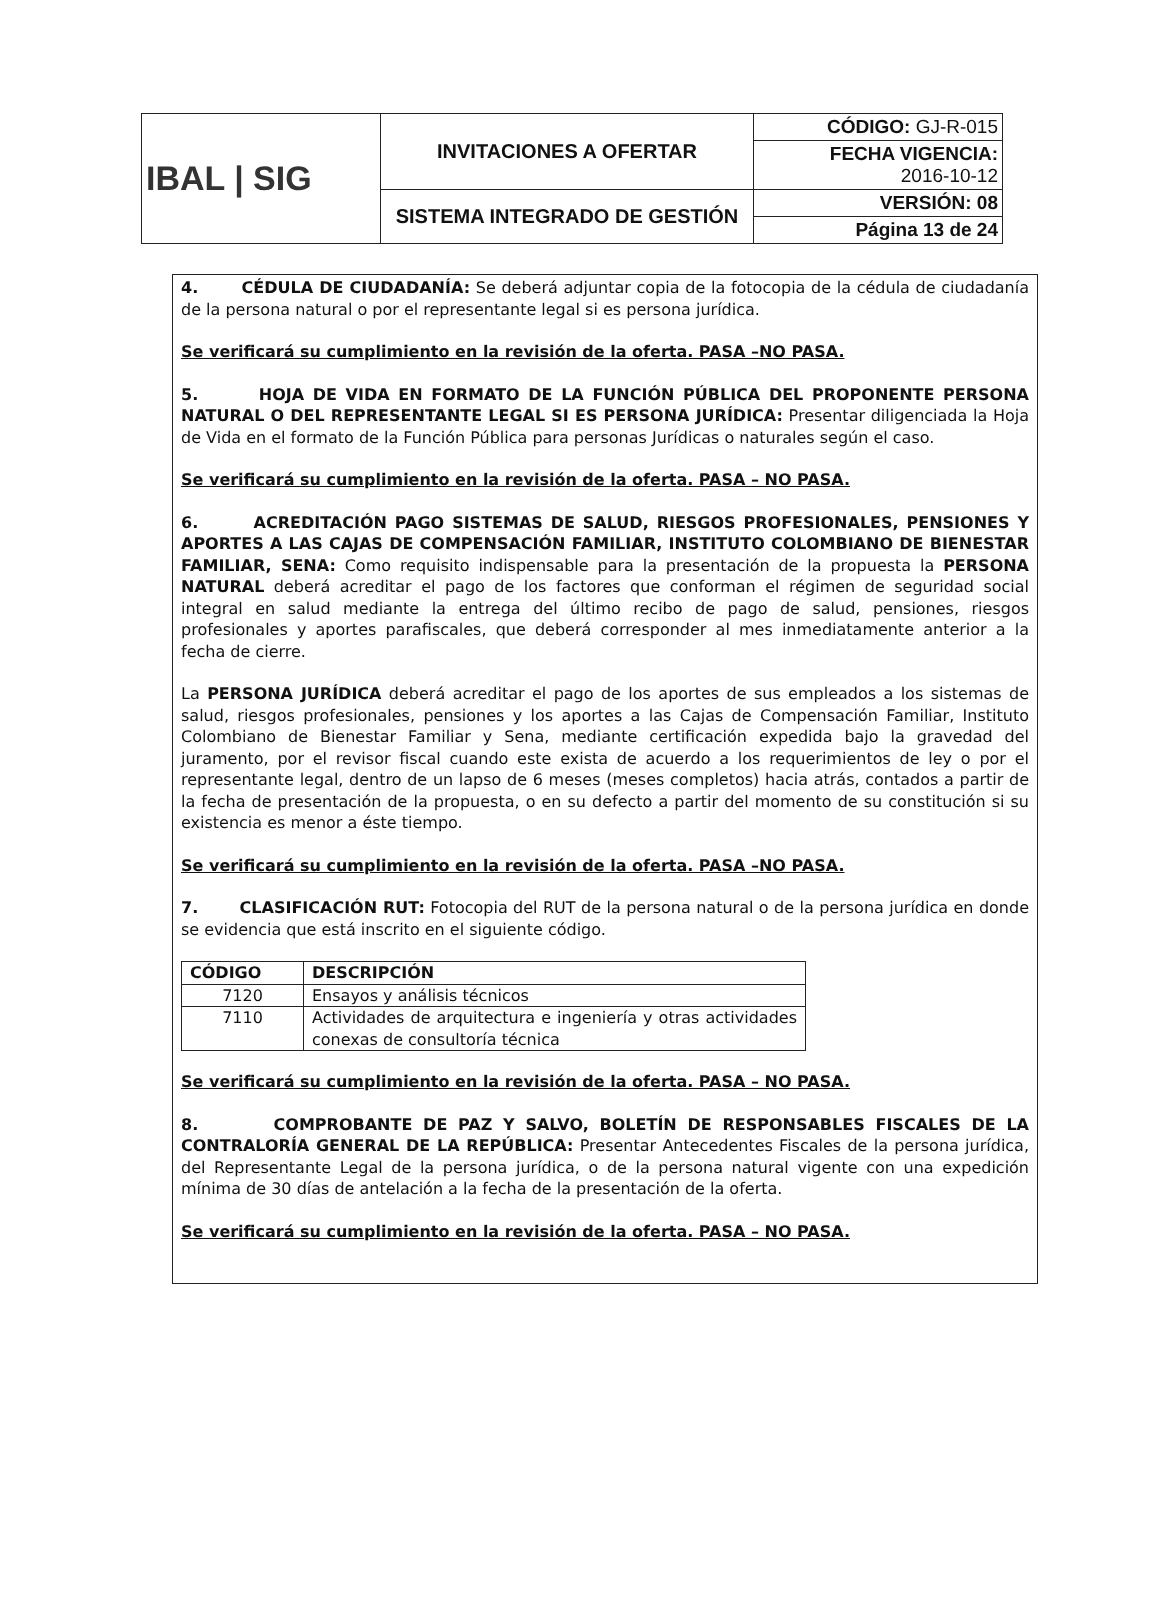| IBAL / SIG | INVITACIONES A OFERTAR | CÓDIGO: GJ-R-015 |
| | | FECHA VIGENCIA: 2016-10-12 |
| | SISTEMA INTEGRADO DE GESTIÓN | VERSIÓN: 08 |
| | | Página 13 de 24 |
4. CÉDULA DE CIUDADANÍA: Se deberá adjuntar copia de la fotocopia de la cédula de ciudadanía de la persona natural o por el representante legal si es persona jurídica.
Se verificará su cumplimiento en la revisión de la oferta. PASA –NO PASA.
5. HOJA DE VIDA EN FORMATO DE LA FUNCIÓN PÚBLICA DEL PROPONENTE PERSONA NATURAL O DEL REPRESENTANTE LEGAL SI ES PERSONA JURÍDICA: Presentar diligenciada la Hoja de Vida en el formato de la Función Pública para personas Jurídicas o naturales según el caso.
Se verificará su cumplimiento en la revisión de la oferta. PASA – NO PASA.
6. ACREDITACIÓN PAGO SISTEMAS DE SALUD, RIESGOS PROFESIONALES, PENSIONES Y APORTES A LAS CAJAS DE COMPENSACIÓN FAMILIAR, INSTITUTO COLOMBIANO DE BIENESTAR FAMILIAR, SENA: Como requisito indispensable para la presentación de la propuesta la PERSONA NATURAL deberá acreditar el pago de los factores que conforman el régimen de seguridad social integral en salud mediante la entrega del último recibo de pago de salud, pensiones, riesgos profesionales y aportes parafiscales, que deberá corresponder al mes inmediatamente anterior a la fecha de cierre.
La PERSONA JURÍDICA deberá acreditar el pago de los aportes de sus empleados a los sistemas de salud, riesgos profesionales, pensiones y los aportes a las Cajas de Compensación Familiar, Instituto Colombiano de Bienestar Familiar y Sena, mediante certificación expedida bajo la gravedad del juramento, por el revisor fiscal cuando este exista de acuerdo a los requerimientos de ley o por el representante legal, dentro de un lapso de 6 meses (meses completos) hacia atrás, contados a partir de la fecha de presentación de la propuesta, o en su defecto a partir del momento de su constitución si su existencia es menor a éste tiempo.
Se verificará su cumplimiento en la revisión de la oferta. PASA –NO PASA.
7. CLASIFICACIÓN RUT: Fotocopia del RUT de la persona natural o de la persona jurídica en donde se evidencia que está inscrito en el siguiente código.
| CÓDIGO | DESCRIPCIÓN |
| --- | --- |
| 7120 | Ensayos y análisis técnicos |
| 7110 | Actividades de arquitectura e ingeniería y otras actividades conexas de consultoría técnica |
Se verificará su cumplimiento en la revisión de la oferta. PASA – NO PASA.
8. COMPROBANTE DE PAZ Y SALVO, BOLETÍN DE RESPONSABLES FISCALES DE LA CONTRALORÍA GENERAL DE LA REPÚBLICA: Presentar Antecedentes Fiscales de la persona jurídica, del Representante Legal de la persona jurídica, o de la persona natural vigente con una expedición mínima de 30 días de antelación a la fecha de la presentación de la oferta.
Se verificará su cumplimiento en la revisión de la oferta. PASA – NO PASA.